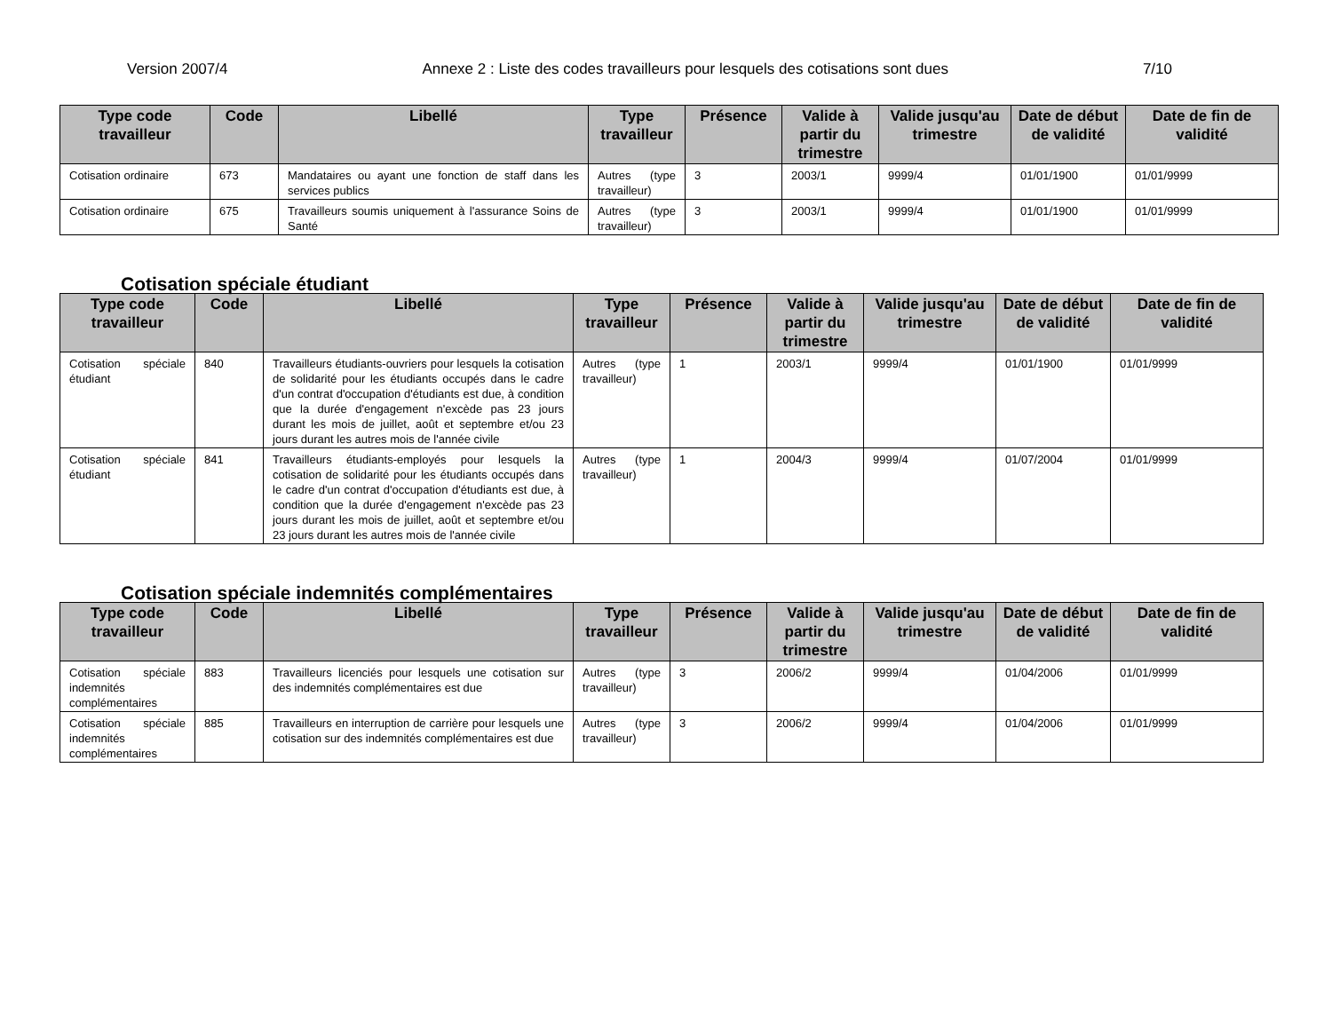Version 2007/4 Annexe 2 : Liste des codes travailleurs pour lesquels des cotisations sont dues 7/10
| Type code travailleur | Code | Libellé | Type travailleur | Présence | Valide à partir du trimestre | Valide jusqu'au trimestre | Date de début de validité | Date de fin de validité |
| --- | --- | --- | --- | --- | --- | --- | --- | --- |
| Cotisation ordinaire | 673 | Mandataires ou ayant une fonction de staff dans les services publics | Autres (type travailleur) | 3 | 2003/1 | 9999/4 | 01/01/1900 | 01/01/9999 |
| Cotisation ordinaire | 675 | Travailleurs soumis uniquement à l'assurance Soins de Santé | Autres (type travailleur) | 3 | 2003/1 | 9999/4 | 01/01/1900 | 01/01/9999 |
Cotisation spéciale étudiant
| Type code travailleur | Code | Libellé | Type travailleur | Présence | Valide à partir du trimestre | Valide jusqu'au trimestre | Date de début de validité | Date de fin de validité |
| --- | --- | --- | --- | --- | --- | --- | --- | --- |
| Cotisation spéciale étudiant | 840 | Travailleurs étudiants-ouvriers pour lesquels la cotisation de solidarité pour les étudiants occupés dans le cadre d'un contrat d'occupation d'étudiants est due, à condition que la durée d'engagement n'excède pas 23 jours durant les mois de juillet, août et septembre et/ou 23 jours durant les autres mois de l'année civile | Autres (type travailleur) | 1 | 2003/1 | 9999/4 | 01/01/1900 | 01/01/9999 |
| Cotisation spéciale étudiant | 841 | Travailleurs étudiants-employés pour lesquels la cotisation de solidarité pour les étudiants occupés dans le cadre d'un contrat d'occupation d'étudiants est due, à condition que la durée d'engagement n'excède pas 23 jours durant les mois de juillet, août et septembre et/ou 23 jours durant les autres mois de l'année civile | Autres (type travailleur) | 1 | 2004/3 | 9999/4 | 01/07/2004 | 01/01/9999 |
Cotisation spéciale indemnités complémentaires
| Type code travailleur | Code | Libellé | Type travailleur | Présence | Valide à partir du trimestre | Valide jusqu'au trimestre | Date de début de validité | Date de fin de validité |
| --- | --- | --- | --- | --- | --- | --- | --- | --- |
| Cotisation spéciale indemnités complémentaires | 883 | Travailleurs licenciés pour lesquels une cotisation sur des indemnités complémentaires est due | Autres (type travailleur) | 3 | 2006/2 | 9999/4 | 01/04/2006 | 01/01/9999 |
| Cotisation spéciale indemnités complémentaires | 885 | Travailleurs en interruption de carrière pour lesquels une cotisation sur des indemnités complémentaires est due | Autres (type travailleur) | 3 | 2006/2 | 9999/4 | 01/04/2006 | 01/01/9999 |